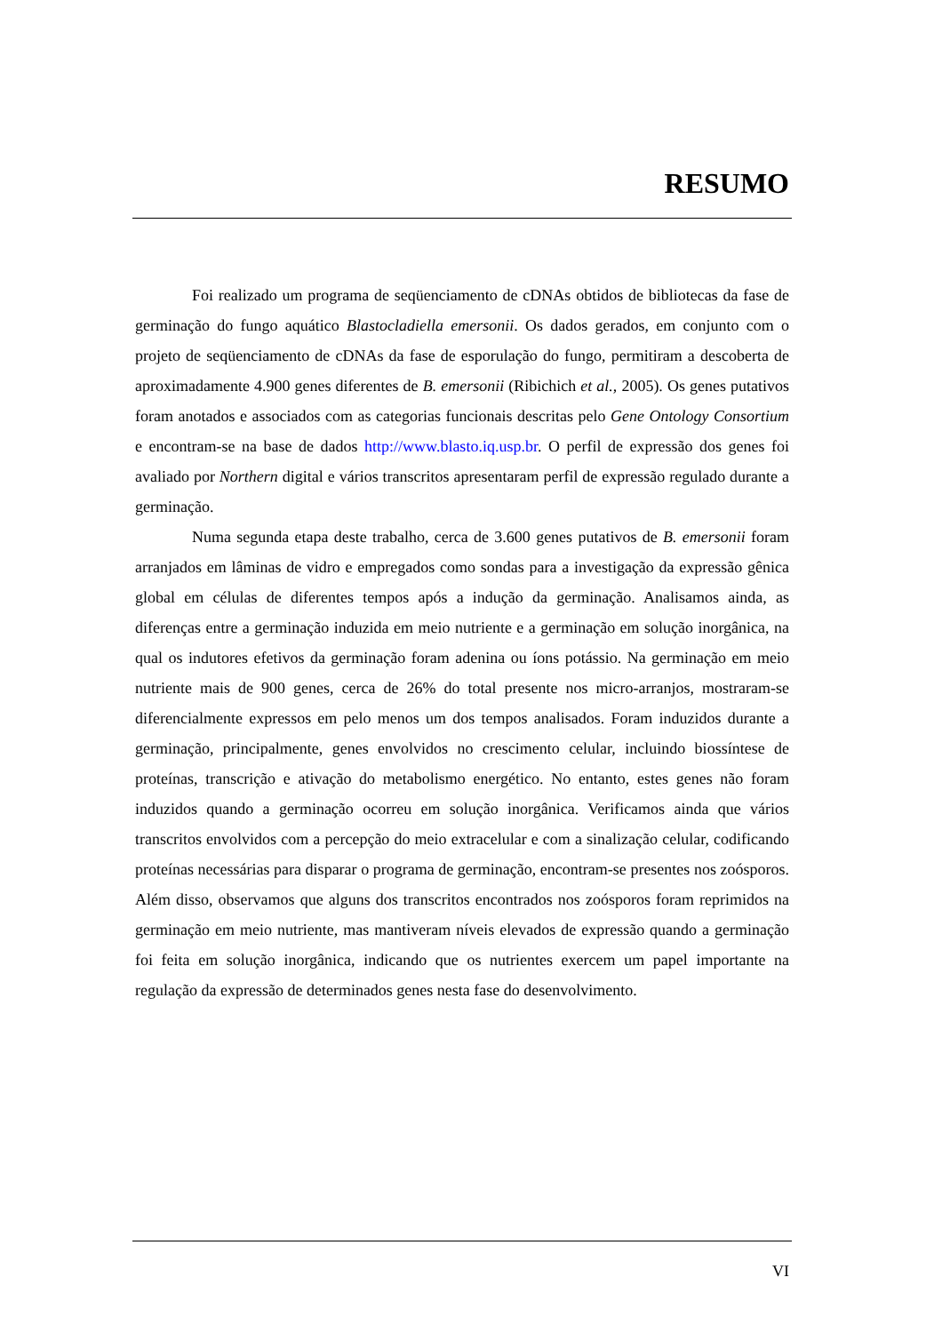RESUMO
Foi realizado um programa de seqüenciamento de cDNAs obtidos de bibliotecas da fase de germinação do fungo aquático Blastocladiella emersonii. Os dados gerados, em conjunto com o projeto de seqüenciamento de cDNAs da fase de esporulação do fungo, permitiram a descoberta de aproximadamente 4.900 genes diferentes de B. emersonii (Ribichich et al., 2005). Os genes putativos foram anotados e associados com as categorias funcionais descritas pelo Gene Ontology Consortium e encontram-se na base de dados http://www.blasto.iq.usp.br. O perfil de expressão dos genes foi avaliado por Northern digital e vários transcritos apresentaram perfil de expressão regulado durante a germinação.
Numa segunda etapa deste trabalho, cerca de 3.600 genes putativos de B. emersonii foram arranjados em lâminas de vidro e empregados como sondas para a investigação da expressão gênica global em células de diferentes tempos após a indução da germinação. Analisamos ainda, as diferenças entre a germinação induzida em meio nutriente e a germinação em solução inorgânica, na qual os indutores efetivos da germinação foram adenina ou íons potássio. Na germinação em meio nutriente mais de 900 genes, cerca de 26% do total presente nos micro-arranjos, mostraram-se diferencialmente expressos em pelo menos um dos tempos analisados. Foram induzidos durante a germinação, principalmente, genes envolvidos no crescimento celular, incluindo biossíntese de proteínas, transcrição e ativação do metabolismo energético. No entanto, estes genes não foram induzidos quando a germinação ocorreu em solução inorgânica. Verificamos ainda que vários transcritos envolvidos com a percepção do meio extracelular e com a sinalização celular, codificando proteínas necessárias para disparar o programa de germinação, encontram-se presentes nos zoósporos. Além disso, observamos que alguns dos transcritos encontrados nos zoósporos foram reprimidos na germinação em meio nutriente, mas mantiveram níveis elevados de expressão quando a germinação foi feita em solução inorgânica, indicando que os nutrientes exercem um papel importante na regulação da expressão de determinados genes nesta fase do desenvolvimento.
VI